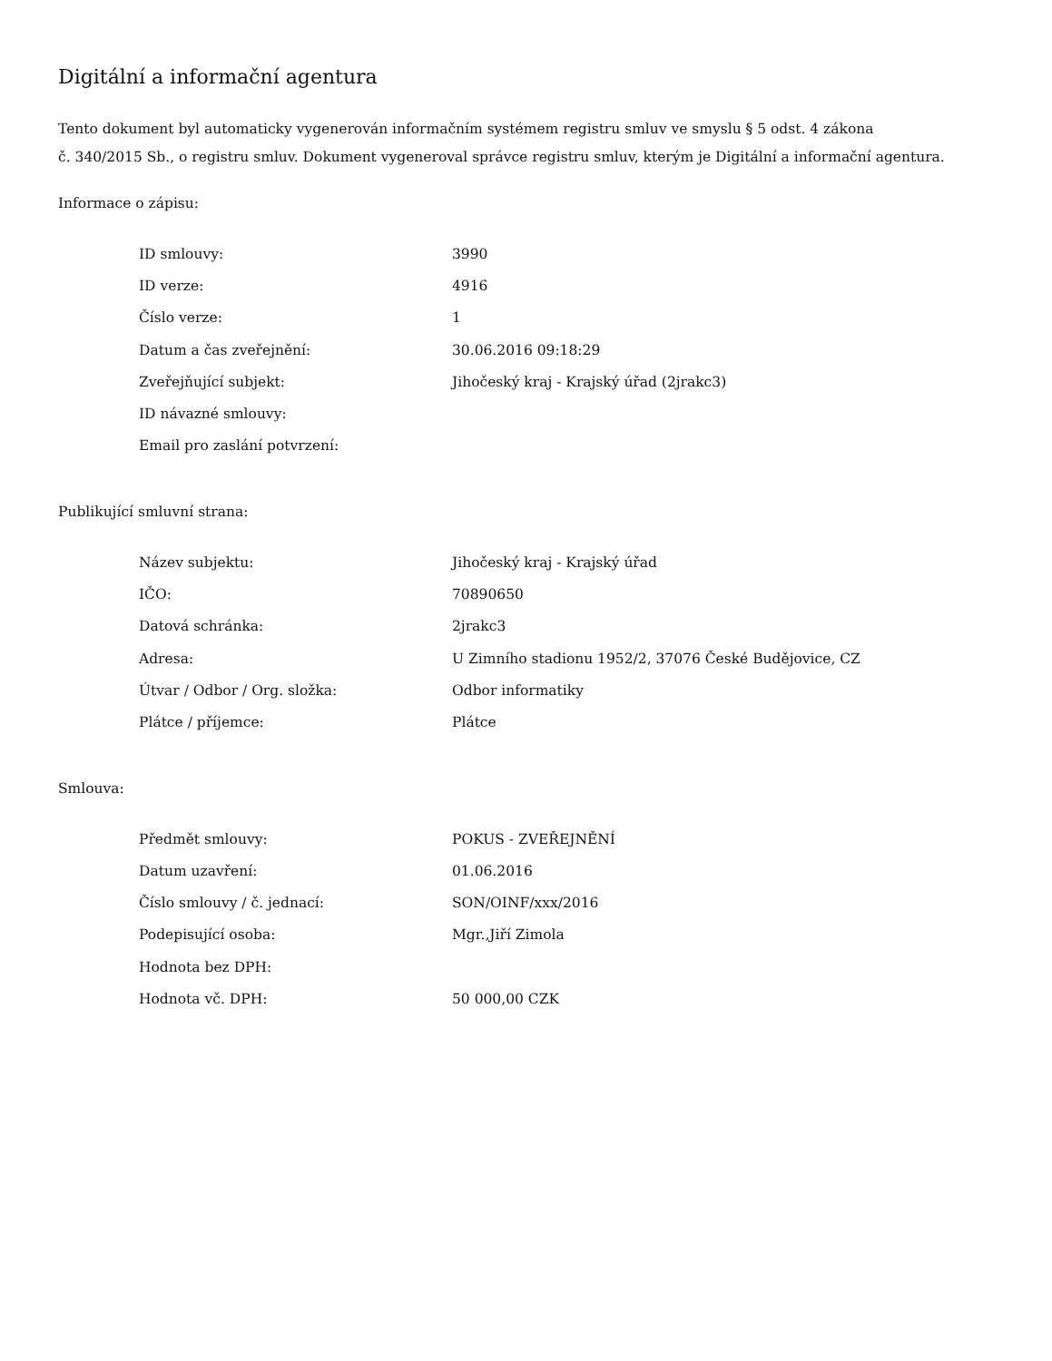Digitální a informační agentura
Tento dokument byl automaticky vygenerován informačním systémem registru smluv ve smyslu § 5 odst. 4 zákona
č. 340/2015 Sb., o registru smluv. Dokument vygeneroval správce registru smluv, kterým je Digitální a informační agentura.
Informace o zápisu:
| ID smlouvy: | 3990 |
| ID verze: | 4916 |
| Číslo verze: | 1 |
| Datum a čas zveřejnění: | 30.06.2016 09:18:29 |
| Zveřejňující subjekt: | Jihočeský kraj - Krajský úřad (2jrakc3) |
| ID návazné smlouvy: | |
| Email pro zaslání potvrzení: | |
Publikující smluvní strana:
| Název subjektu: | Jihočeský kraj - Krajský úřad |
| IČO: | 70890650 |
| Datová schránka: | 2jrakc3 |
| Adresa: | U Zimního stadionu 1952/2, 37076 České Budějovice, CZ |
| Útvar / Odbor / Org. složka: | Odbor informatiky |
| Plátce / příjemce: | Plátce |
Smlouva:
| Předmět smlouvy: | POKUS - ZVEŘEJNĚNÍ |
| Datum uzavření: | 01.06.2016 |
| Číslo smlouvy / č. jednací: | SON/OINF/xxx/2016 |
| Podepisující osoba: | Mgr.,Jiří Zimola |
| Hodnota bez DPH: | |
| Hodnota vč. DPH: | 50 000,00 CZK |